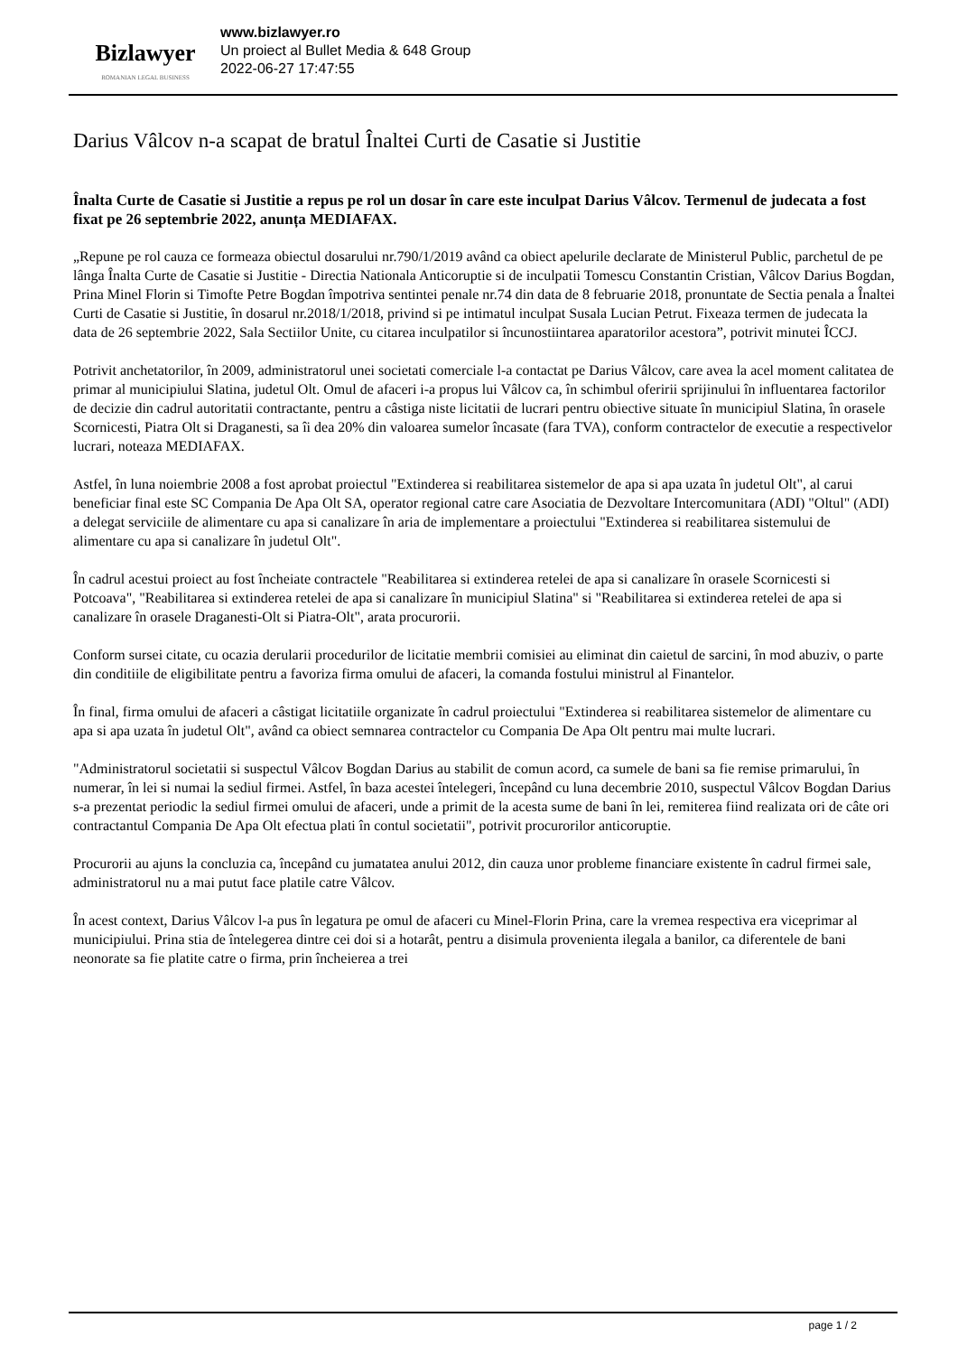Bizlawyer
ROMANIAN LEGAL BUSINESS
www.bizlawyer.ro
Un proiect al Bullet Media & 648 Group
2022-06-27 17:47:55
Darius Vâlcov n-a scapat de bratul Înaltei Curti de Casatie si Justitie
Înalta Curte de Casatie si Justitie a repus pe rol un dosar în care este inculpat Darius Vâlcov. Termenul de judecata a fost fixat pe 26 septembrie 2022, anunța MEDIAFAX.
„Repune pe rol cauza ce formeaza obiectul dosarului nr.790/1/2019 având ca obiect apelurile declarate de Ministerul Public, parchetul de pe lânga Înalta Curte de Casatie si Justitie - Directia Nationala Anticoruptie si de inculpatii Tomescu Constantin Cristian, Vâlcov Darius Bogdan, Prina Minel Florin si Timofte Petre Bogdan împotriva sentintei penale nr.74 din data de 8 februarie 2018, pronuntate de Sectia penala a Înaltei Curti de Casatie si Justitie, în dosarul nr.2018/1/2018, privind si pe intimatul inculpat Susala Lucian Petrut. Fixeaza termen de judecata la data de 26 septembrie 2022, Sala Sectiilor Unite, cu citarea inculpatilor si încunostiintarea aparatorilor acestora”, potrivit minutei ÎCCJ.
Potrivit anchetatorilor, în 2009, administratorul unei societati comerciale l-a contactat pe Darius Vâlcov, care avea la acel moment calitatea de primar al municipiului Slatina, judetul Olt. Omul de afaceri i-a propus lui Vâlcov ca, în schimbul oferirii sprijinului în influentarea factorilor de decizie din cadrul autoritatii contractante, pentru a câstiga niste licitatii de lucrari pentru obiective situate în municipiul Slatina, în orasele Scornicesti, Piatra Olt si Draganesti, sa îi dea 20% din valoarea sumelor încasate (fara TVA), conform contractelor de executie a respectivelor lucrari, noteaza MEDIAFAX.
Astfel, în luna noiembrie 2008 a fost aprobat proiectul "Extinderea si reabilitarea sistemelor de apa si apa uzata în judetul Olt", al carui beneficiar final este SC Compania De Apa Olt SA, operator regional catre care Asociatia de Dezvoltare Intercomunitara (ADI) "Oltul" (ADI) a delegat serviciile de alimentare cu apa si canalizare în aria de implementare a proiectului "Extinderea si reabilitarea sistemului de alimentare cu apa si canalizare în judetul Olt".
În cadrul acestui proiect au fost încheiate contractele "Reabilitarea si extinderea retelei de apa si canalizare în orasele Scornicesti si Potcoava", "Reabilitarea si extinderea retelei de apa si canalizare în municipiul Slatina" si "Reabilitarea si extinderea retelei de apa si canalizare în orasele Draganesti-Olt si Piatra-Olt", arata procurorii.
Conform sursei citate, cu ocazia derularii procedurilor de licitatie membrii comisiei au eliminat din caietul de sarcini, în mod abuziv, o parte din conditiile de eligibilitate pentru a favoriza firma omului de afaceri, la comanda fostului ministrul al Finantelor.
În final, firma omului de afaceri a câstigat licitatiile organizate în cadrul proiectului "Extinderea si reabilitarea sistemelor de alimentare cu apa si apa uzata în judetul Olt", având ca obiect semnarea contractelor cu Compania De Apa Olt pentru mai multe lucrari.
"Administratorul societatii si suspectul Vâlcov Bogdan Darius au stabilit de comun acord, ca sumele de bani sa fie remise primarului, în numerar, în lei si numai la sediul firmei. Astfel, în baza acestei întelegeri, începând cu luna decembrie 2010, suspectul Vâlcov Bogdan Darius s-a prezentat periodic la sediul firmei omului de afaceri, unde a primit de la acesta sume de bani în lei, remiterea fiind realizata ori de câte ori contractantul Compania De Apa Olt efectua plati în contul societatii", potrivit procurorilor anticoruptie.
Procurorii au ajuns la concluzia ca, începând cu jumatatea anului 2012, din cauza unor probleme financiare existente în cadrul firmei sale, administratorul nu a mai putut face platile catre Vâlcov.
În acest context, Darius Vâlcov l-a pus în legatura pe omul de afaceri cu Minel-Florin Prina, care la vremea respectiva era viceprimar al municipiului. Prina stia de întelegerea dintre cei doi si a hotarât, pentru a disimula provenienta ilegala a banilor, ca diferentele de bani neonorate sa fie platite catre o firma, prin încheierea a trei
page 1 / 2